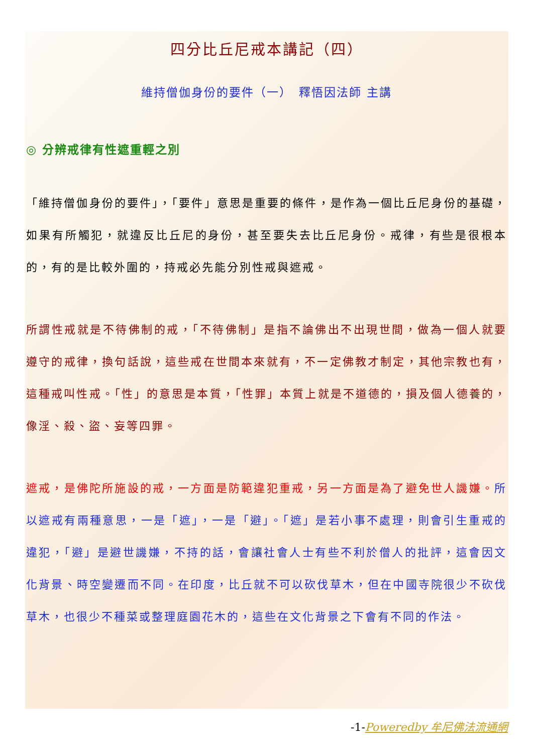四分比丘尼戒本講記（四）
維持僧伽身份的要件（一）　釋悟因法師 主講
◎ 分辨戒律有性遮重輕之別
「維持僧伽身份的要件」，「要件」意思是重要的條件，是作為一個比丘尼身份的基礎，如果有所觸犯，就違反比丘尼的身份，甚至要失去比丘尼身份。戒律，有些是很根本的，有的是比較外圍的，持戒必先能分別性戒與遮戒。
所謂性戒就是不待佛制的戒，「不待佛制」是指不論佛出不出現世間，做為一個人就要遵守的戒律，換句話說，這些戒在世間本來就有，不一定佛教才制定，其他宗教也有，這種戒叫性戒。「性」的意思是本質，「性罪」本質上就是不道德的，損及個人德養的，像淫、殺、盜、妄等四罪。
遮戒，是佛陀所施設的戒，一方面是防範違犯重戒，另一方面是為了避免世人譏嫌。所以遮戒有兩種意思，一是「遮」，一是「避」。「遮」是若小事不處理，則會引生重戒的違犯，「避」是避世譏嫌，不持的話，會讓社會人士有些不利於僧人的批評，這會因文化背景、時空變遷而不同。在印度，比丘就不可以砍伐草木，但在中國寺院很少不砍伐草木，也很少不種菜或整理庭園花木的，這些在文化背景之下會有不同的作法。
-1-Poweredby 牟尼佛法流通網